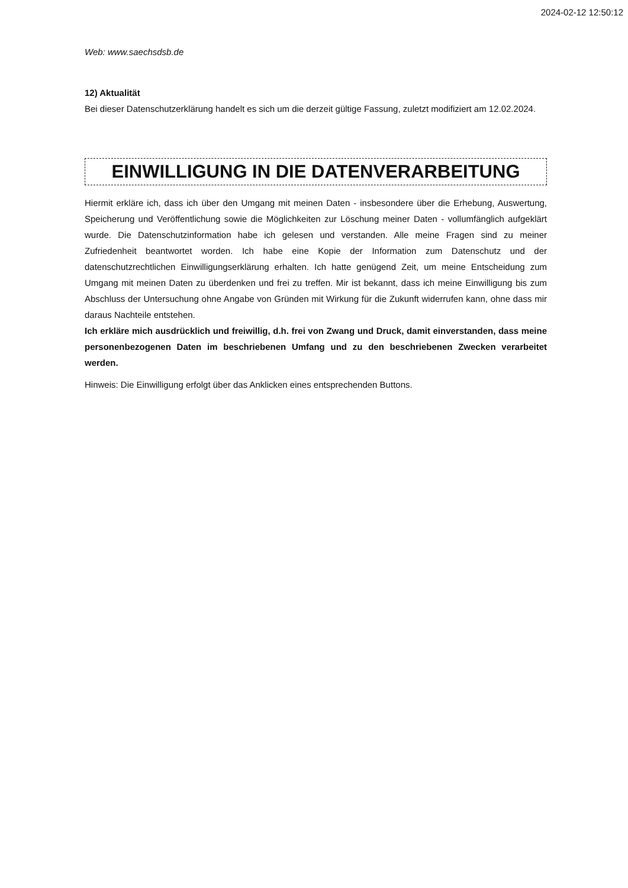2024-02-12 12:50:12
Web: www.saechsdsb.de
12) Aktualität
Bei dieser Datenschutzerklärung handelt es sich um die derzeit gültige Fassung, zuletzt modifiziert am 12.02.2024.
EINWILLIGUNG IN DIE DATENVERARBEITUNG
Hiermit erkläre ich, dass ich über den Umgang mit meinen Daten - insbesondere über die Erhebung, Auswertung, Speicherung und Veröffentlichung sowie die Möglichkeiten zur Löschung meiner Daten - vollumfänglich aufgeklärt wurde. Die Datenschutzinformation habe ich gelesen und verstanden. Alle meine Fragen sind zu meiner Zufriedenheit beantwortet worden. Ich habe eine Kopie der Information zum Datenschutz und der datenschutzrechtlichen Einwilligungserklärung erhalten. Ich hatte genügend Zeit, um meine Entscheidung zum Umgang mit meinen Daten zu überdenken und frei zu treffen. Mir ist bekannt, dass ich meine Einwilligung bis zum Abschluss der Untersuchung ohne Angabe von Gründen mit Wirkung für die Zukunft widerrufen kann, ohne dass mir daraus Nachteile entstehen.
Ich erkläre mich ausdrücklich und freiwillig, d.h. frei von Zwang und Druck, damit einverstanden, dass meine personenbezogenen Daten im beschriebenen Umfang und zu den beschriebenen Zwecken verarbeitet werden.
Hinweis: Die Einwilligung erfolgt über das Anklicken eines entsprechenden Buttons.